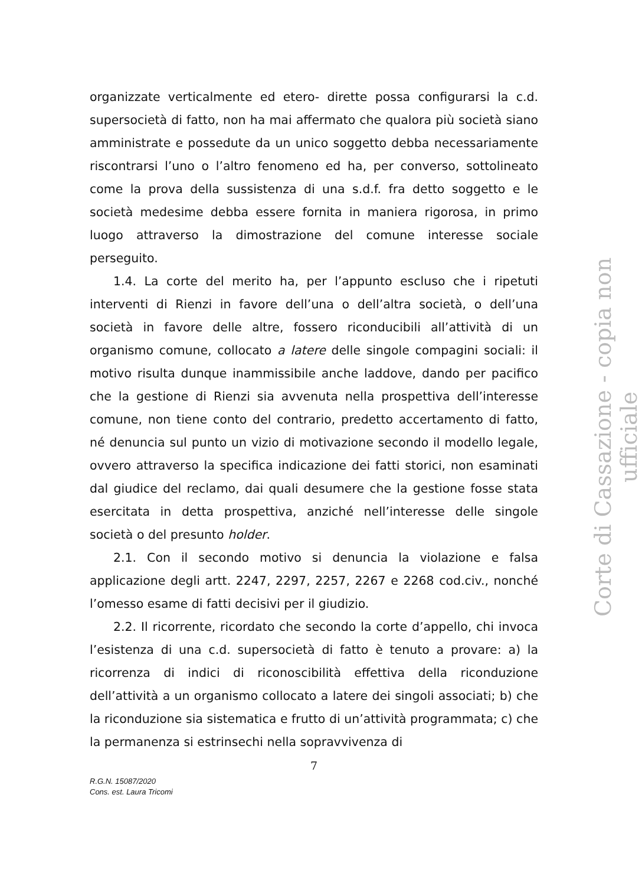organizzate verticalmente ed etero- dirette possa configurarsi la c.d. supersocietà di fatto, non ha mai affermato che qualora più società siano amministrate e possedute da un unico soggetto debba necessariamente riscontrarsi l’uno o l’altro fenomeno ed ha, per converso, sottolineato come la prova della sussistenza di una s.d.f. fra detto soggetto e le società medesime debba essere fornita in maniera rigorosa, in primo luogo attraverso la dimostrazione del comune interesse sociale perseguito.
1.4. La corte del merito ha, per l’appunto escluso che i ripetuti interventi di Rienzi in favore dell’una o dell’altra società, o dell’una società in favore delle altre, fossero riconducibili all’attività di un organismo comune, collocato a latere delle singole compagini sociali: il motivo risulta dunque inammissibile anche laddove, dando per pacifico che la gestione di Rienzi sia avvenuta nella prospettiva dell’interesse comune, non tiene conto del contrario, predetto accertamento di fatto, né denuncia sul punto un vizio di motivazione secondo il modello legale, ovvero attraverso la specifica indicazione dei fatti storici, non esaminati dal giudice del reclamo, dai quali desumere che la gestione fosse stata esercitata in detta prospettiva, anziché nell’interesse delle singole società o del presunto holder.
2.1. Con il secondo motivo si denuncia la violazione e falsa applicazione degli artt. 2247, 2297, 2257, 2267 e 2268 cod.civ., nonché l’omesso esame di fatti decisivi per il giudizio.
2.2. Il ricorrente, ricordato che secondo la corte d’appello, chi invoca l’esistenza di una c.d. supersocietà di fatto è tenuto a provare: a) la ricorrenza di indici di riconoscibilità effettiva della riconduzione dell’attività a un organismo collocato a latere dei singoli associati; b) che la riconduzione sia sistematica e frutto di un’attività programmata; c) che la permanenza si estrinsechi nella sopravvivenza di
7
R.G.N. 15087/2020
Cons. est. Laura Tricomi
Corte di Cassazione - copia non ufficiale